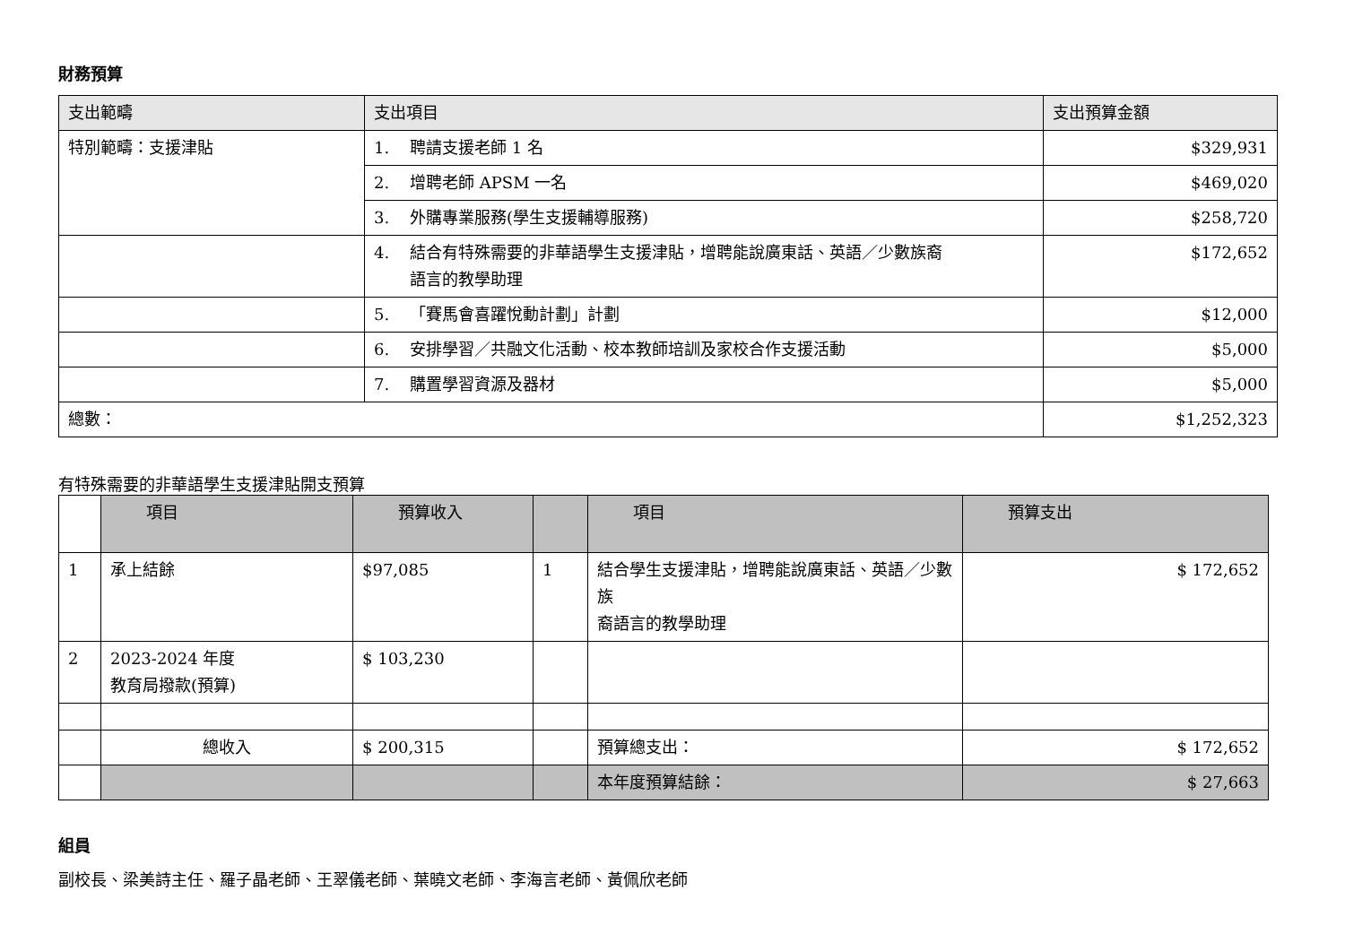財務預算
| 支出範疇 | 支出項目 | 支出預算金額 |
| --- | --- | --- |
| 特別範疇：支援津貼 | 1. 聘請支援老師 1 名 | $329,931 |
| | 2. 增聘老師 APSM 一名 | $469,020 |
| | 3. 外購專業服務(學生支援輔導服務) | $258,720 |
| | 4. 結合有特殊需要的非華語學生支援津貼，增聘能說廣東話、英語／少數族裔 語言的教學助理 | $172,652 |
| | 5. 「賽馬會喜躍悅動計劃」計劃 | $12,000 |
| | 6. 安排學習／共融文化活動、校本教師培訓及家校合作支援活動 | $5,000 |
| | 7. 購置學習資源及器材 | $5,000 |
| 總數： | | $1,252,323 |
有特殊需要的非華語學生支援津貼開支預算
| | 項目 | 預算收入 | | 項目 | 預算支出 |
| 1 | 承上結餘 | $97,085 | 1 | 結合學生支援津貼，增聘能說廣東話、英語／少數族 裔語言的教學助理 | $ 172,652 |
| 2 | 2023-2024 年度 教育局撥款(預算) | $ 103,230 | | | |
| | 總收入 | $ 200,315 | | 預算總支出： | $ 172,652 |
| | | | | 本年度預算結餘： | $ 27,663 |
組員
副校長、梁美詩主任、羅子晶老師、王翠儀老師、葉曉文老師、李海言老師、黃佩欣老師